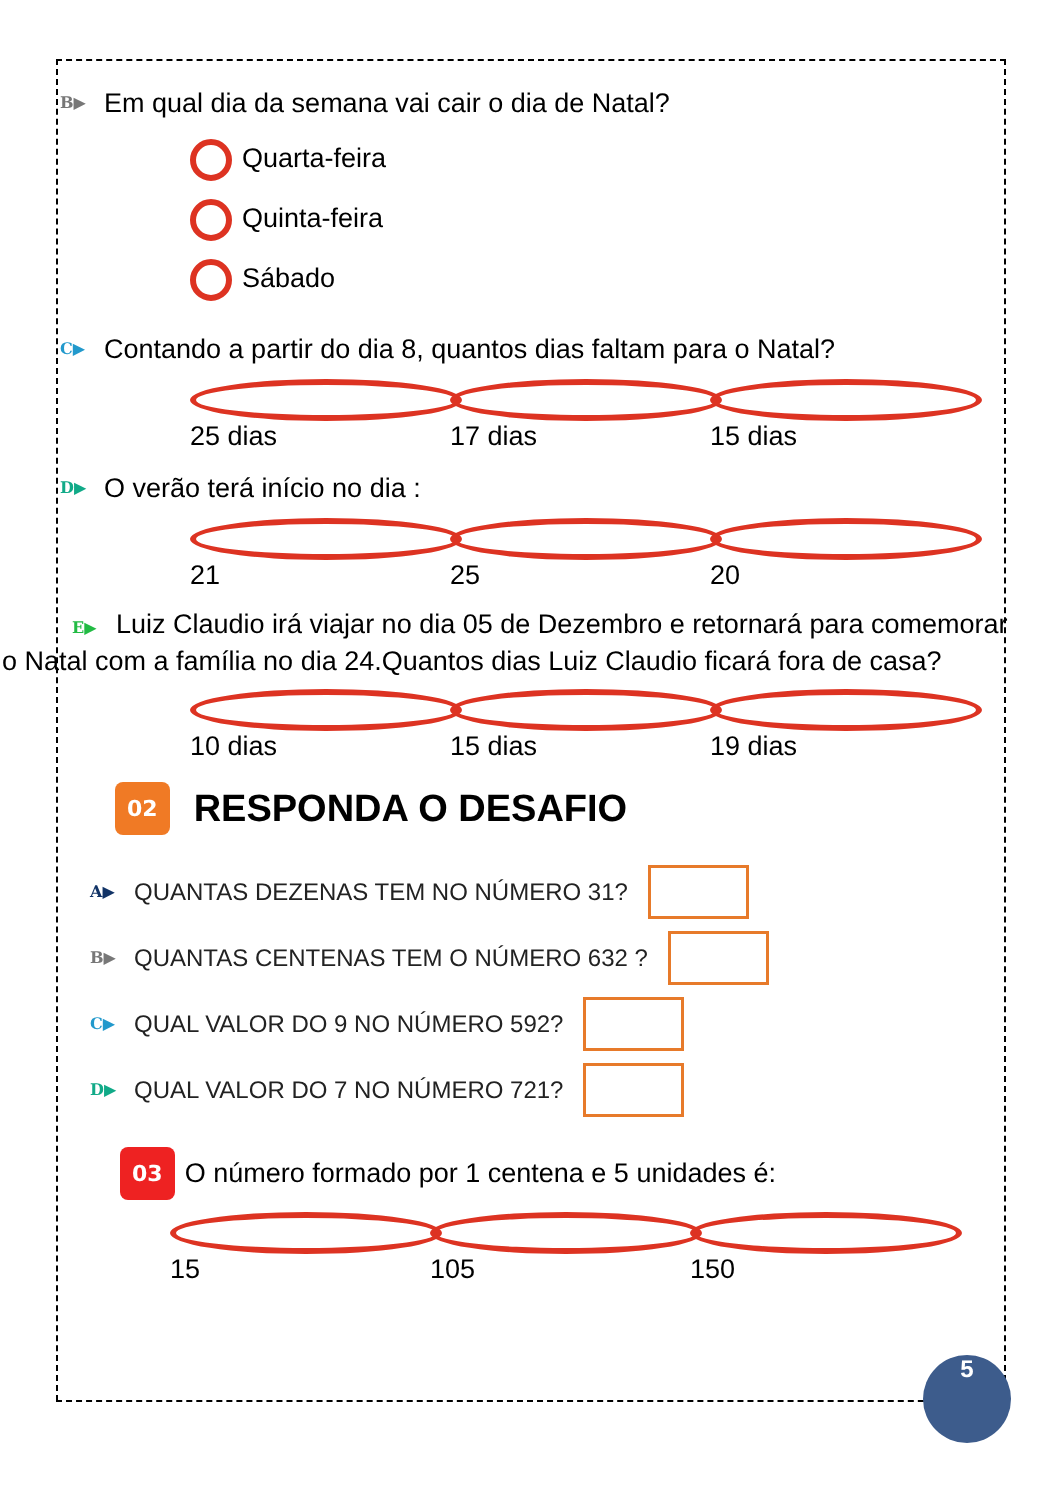B▶ Em qual dia da semana vai cair o dia de Natal?
Quarta-feira
Quinta-feira
Sábado
C▶ Contando a partir do dia 8, quantos dias faltam para o Natal?
25 dias 17 dias 15 dias
D▶ O verão terá início no dia :
21 25 20
E▶ Luiz Claudio irá viajar no dia 05 de Dezembro e retornará para comemorar o Natal com a família no dia 24.Quantos dias Luiz Claudio ficará fora de casa?
10 dias 15 dias 19 dias
02 RESPONDA O DESAFIO
A▶ QUANTAS DEZENAS TEM NO NÚMERO 31?
B▶ QUANTAS CENTENAS TEM O NÚMERO 632 ?
C▶ QUAL VALOR DO 9 NO NÚMERO 592?
D▶ QUAL VALOR DO 7 NO NÚMERO 721?
03 O número formado por 1 centena e 5 unidades é:
15 105 150
5